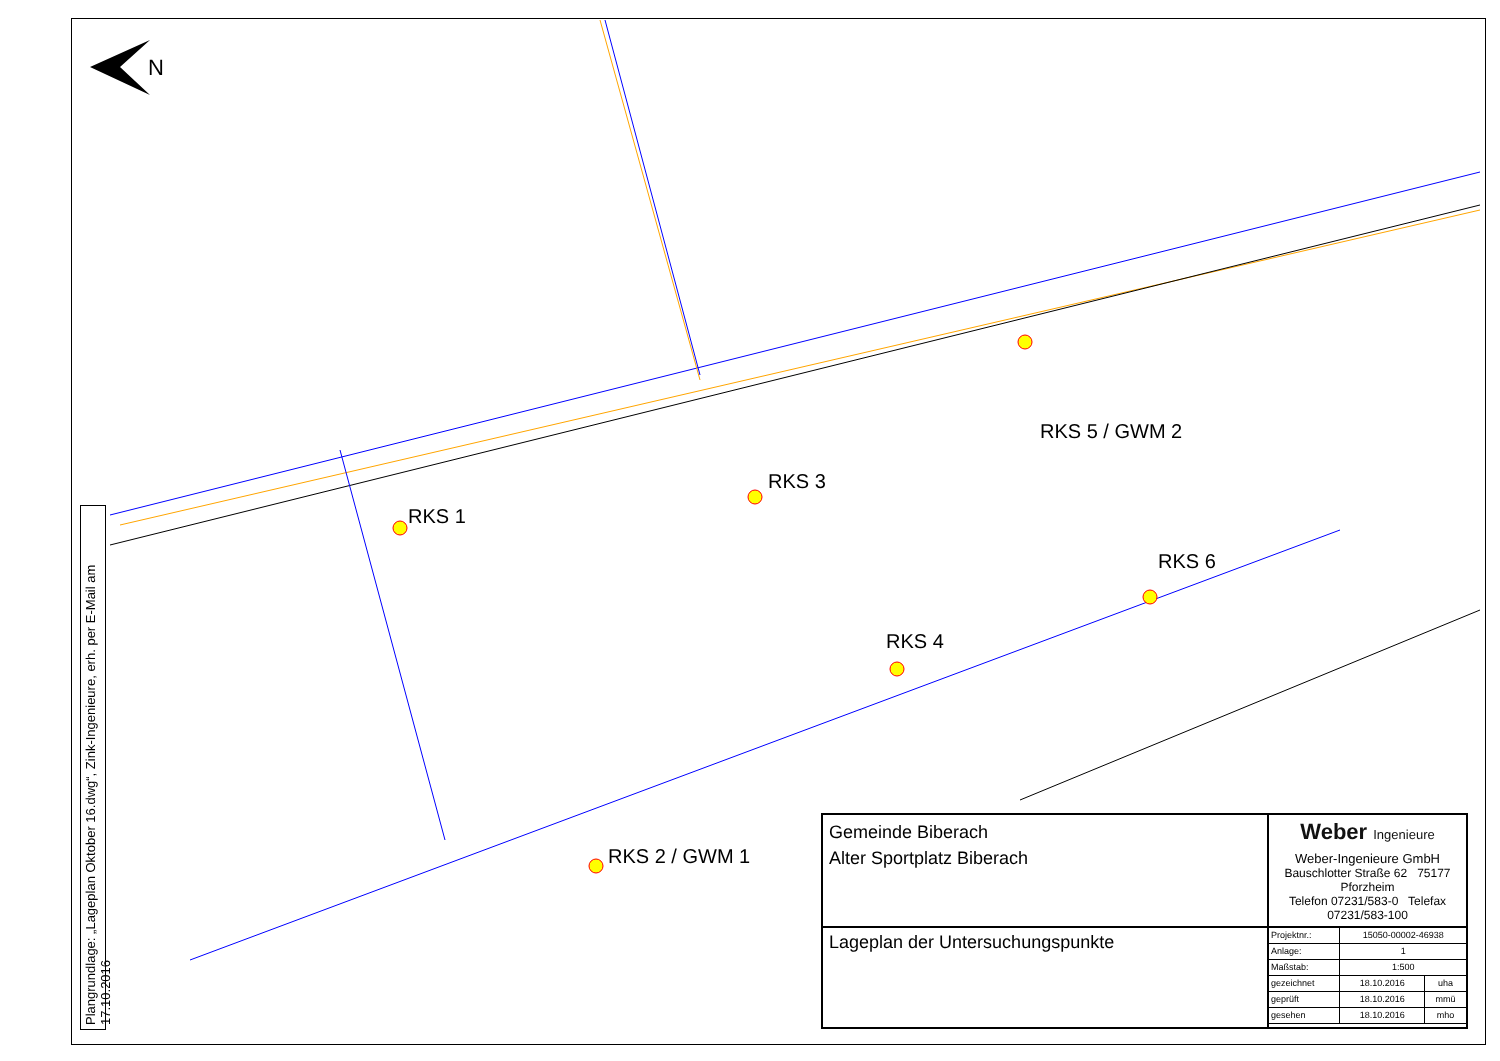N
Plangrundlage: „Lageplan Oktober 16.dwg“, Zink-Ingenieure, erh. per E-Mail am 17.10.2016
RKS 1
RKS 2 / GWM 1
RKS 3
RKS 4
RKS 5 / GWM 2
RKS 6
Gemeinde Biberach
Alter Sportplatz Biberach
Weber Ingenieure
Weber-Ingenieure GmbH
Bauschlotter Straße 62 75177 Pforzheim
Telefon 07231/583-0 Telefax 07231/583-100
Lageplan der Untersuchungspunkte
| Projektnr.: | 15050-00002-46938 | |
| Anlage: | 1 | |
| Maßstab: | 1:500 | |
| gezeichnet | 18.10.2016 | uha |
| geprüft | 18.10.2016 | mmü |
| gesehen | 18.10.2016 | mho |